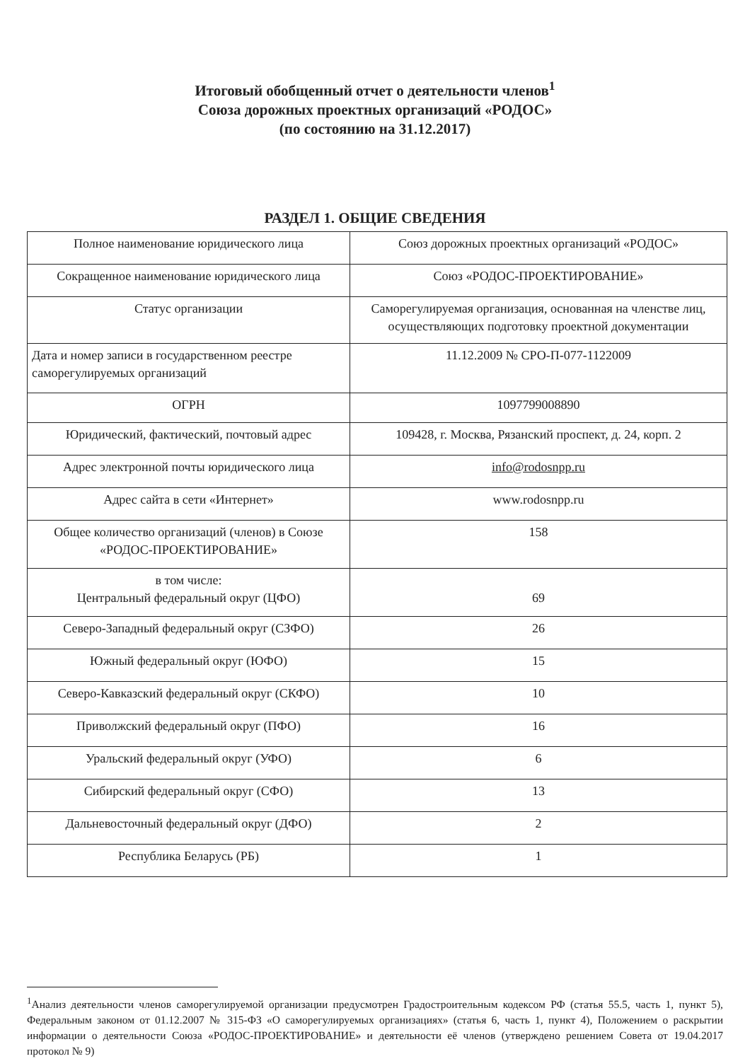Итоговый обобщенный отчет о деятельности членов<sup>1</sup>
Союза дорожных проектных организаций «РОДОС»
(по состоянию на 31.12.2017)
РАЗДЕЛ 1. ОБЩИЕ СВЕДЕНИЯ
| Полное наименование юридического лица | Союз дорожных проектных организаций «РОДОС» |
| Сокращенное наименование юридического лица | Союз «РОДОС-ПРОЕКТИРОВАНИЕ» |
| Статус организации | Саморегулируемая организация, основанная на членстве лиц, осуществляющих подготовку проектной документации |
| Дата и номер записи в государственном реестре саморегулируемых организаций | 11.12.2009 № СРО-П-077-1122009 |
| ОГРН | 1097799008890 |
| Юридический, фактический, почтовый адрес | 109428, г. Москва, Рязанский проспект, д. 24, корп. 2 |
| Адрес электронной почты юридического лица | info@rodosnpp.ru |
| Адрес сайта в сети «Интернет» | www.rodosnpp.ru |
| Общее количество организаций (членов) в Союзе «РОДОС-ПРОЕКТИРОВАНИЕ» | 158 |
| в том числе: Центральный федеральный округ (ЦФО) | 69 |
| Северо-Западный федеральный округ (СЗФО) | 26 |
| Южный федеральный округ (ЮФО) | 15 |
| Северо-Кавказский федеральный округ (СКФО) | 10 |
| Приволжский федеральный округ (ПФО) | 16 |
| Уральский федеральный округ (УФО) | 6 |
| Сибирский федеральный округ (СФО) | 13 |
| Дальневосточный федеральный округ (ДФО) | 2 |
| Республика Беларусь (РБ) | 1 |
<sup>1</sup> Анализ деятельности членов саморегулируемой организации предусмотрен Градостроительным кодексом РФ (статья 55.5, часть 1, пункт 5), Федеральным законом от 01.12.2007 № 315-ФЗ «О саморегулируемых организациях» (статья 6, часть 1, пункт 4), Положением о раскрытии информации о деятельности Союза «РОДОС-ПРОЕКТИРОВАНИЕ» и деятельности её членов (утверждено решением Совета от 19.04.2017 протокол № 9)